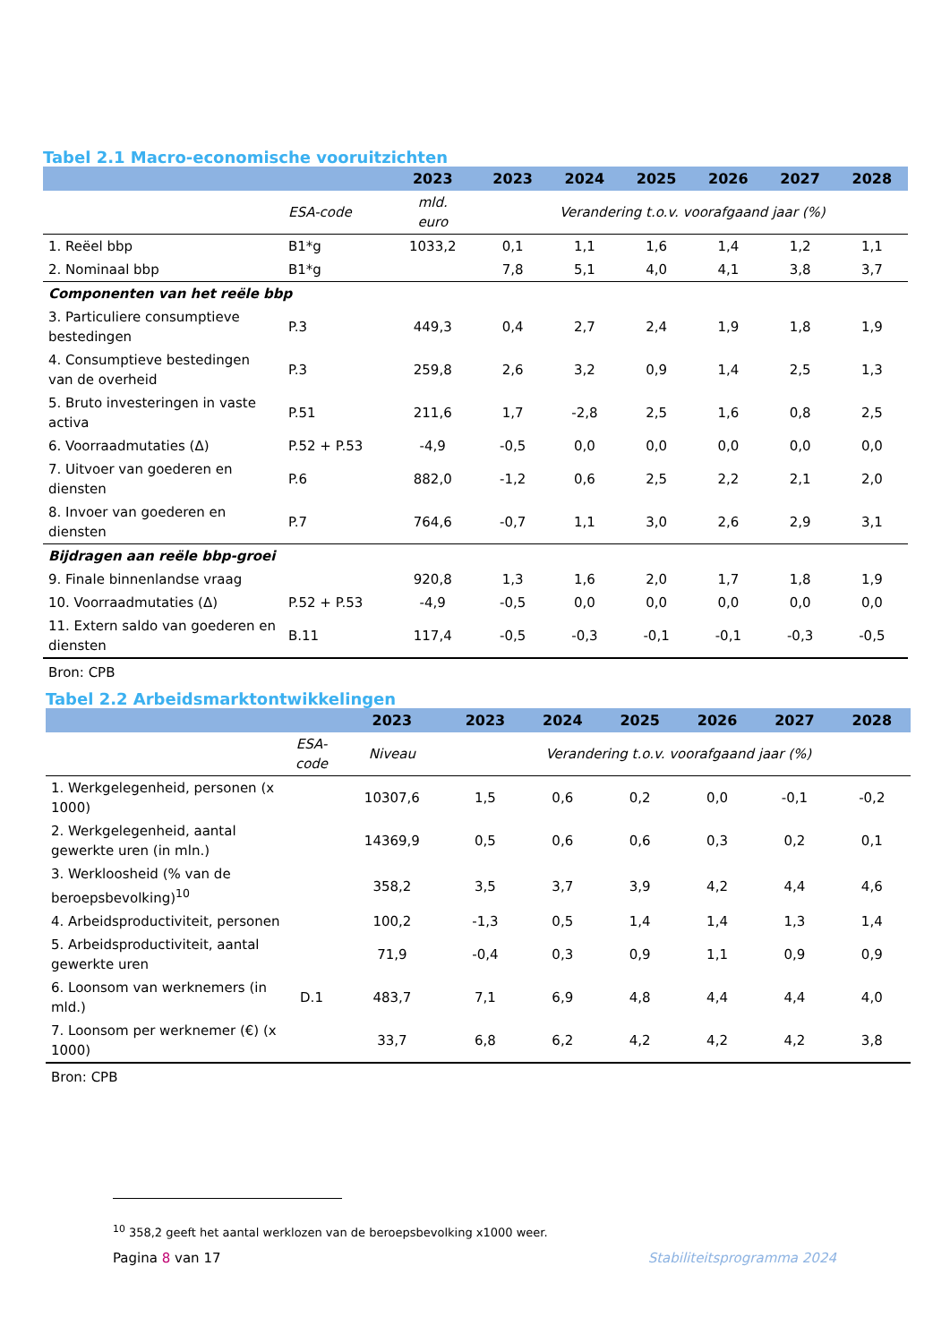Tabel 2.1 Macro-economische vooruitzichten
| | | 2023 | 2023 | 2024 | 2025 | 2026 | 2027 | 2028 |
| --- | --- | --- | --- | --- | --- | --- | --- | --- |
| | ESA-code | mld. euro | Verandering t.o.v. voorafgaand jaar (%) | | | | | |
| 1. Reëel bbp | B1*g | 1033,2 | 0,1 | 1,1 | 1,6 | 1,4 | 1,2 | 1,1 |
| 2. Nominaal bbp | B1*g | | 7,8 | 5,1 | 4,0 | 4,1 | 3,8 | 3,7 |
| Componenten van het reële bbp | | | | | | | | |
| 3. Particuliere consumptieve bestedingen | P.3 | 449,3 | 0,4 | 2,7 | 2,4 | 1,9 | 1,8 | 1,9 |
| 4. Consumptieve bestedingen van de overheid | P.3 | 259,8 | 2,6 | 3,2 | 0,9 | 1,4 | 2,5 | 1,3 |
| 5. Bruto investeringen in vaste activa | P.51 | 211,6 | 1,7 | -2,8 | 2,5 | 1,6 | 0,8 | 2,5 |
| 6. Voorraadmutaties (Δ) | P.52 + P.53 | -4,9 | -0,5 | 0,0 | 0,0 | 0,0 | 0,0 | 0,0 |
| 7. Uitvoer van goederen en diensten | P.6 | 882,0 | -1,2 | 0,6 | 2,5 | 2,2 | 2,1 | 2,0 |
| 8. Invoer van goederen en diensten | P.7 | 764,6 | -0,7 | 1,1 | 3,0 | 2,6 | 2,9 | 3,1 |
| Bijdragen aan reële bbp-groei | | | | | | | | |
| 9. Finale binnenlandse vraag | | 920,8 | 1,3 | 1,6 | 2,0 | 1,7 | 1,8 | 1,9 |
| 10. Voorraadmutaties (Δ) | P.52 + P.53 | -4,9 | -0,5 | 0,0 | 0,0 | 0,0 | 0,0 | 0,0 |
| 11. Extern saldo van goederen en diensten | B.11 | 117,4 | -0,5 | -0,3 | -0,1 | -0,1 | -0,3 | -0,5 |
Bron: CPB
Tabel 2.2 Arbeidsmarktontwikkelingen
| | | 2023 | 2023 | 2024 | 2025 | 2026 | 2027 | 2028 |
| --- | --- | --- | --- | --- | --- | --- | --- | --- |
| | ESA- code | Niveau | Verandering t.o.v. voorafgaand jaar (%) | | | | | |
| 1. Werkgelegenheid, personen (x 1000) | | 10307,6 | 1,5 | 0,6 | 0,2 | 0,0 | -0,1 | -0,2 |
| 2. Werkgelegenheid, aantal gewerkte uren (in mln.) | | 14369,9 | 0,5 | 0,6 | 0,6 | 0,3 | 0,2 | 0,1 |
| 3. Werkloosheid (% van de beroepsbevolking)<sup>10</sup> | | 358,2 | 3,5 | 3,7 | 3,9 | 4,2 | 4,4 | 4,6 |
| 4. Arbeidsproductiviteit, personen | | 100,2 | -1,3 | 0,5 | 1,4 | 1,4 | 1,3 | 1,4 |
| 5. Arbeidsproductiviteit, aantal gewerkte uren | | 71,9 | -0,4 | 0,3 | 0,9 | 1,1 | 0,9 | 0,9 |
| 6. Loonsom van werknemers (in mld.) | D.1 | 483,7 | 7,1 | 6,9 | 4,8 | 4,4 | 4,4 | 4,0 |
| 7. Loonsom per werknemer (€) (x 1000) | | 33,7 | 6,8 | 6,2 | 4,2 | 4,2 | 4,2 | 3,8 |
Bron: CPB
<sup>10</sup> 358,2 geeft het aantal werklozen van de beroepsbevolking x1000 weer.
Pagina 8 van 17 Stabiliteitsprogramma 2024